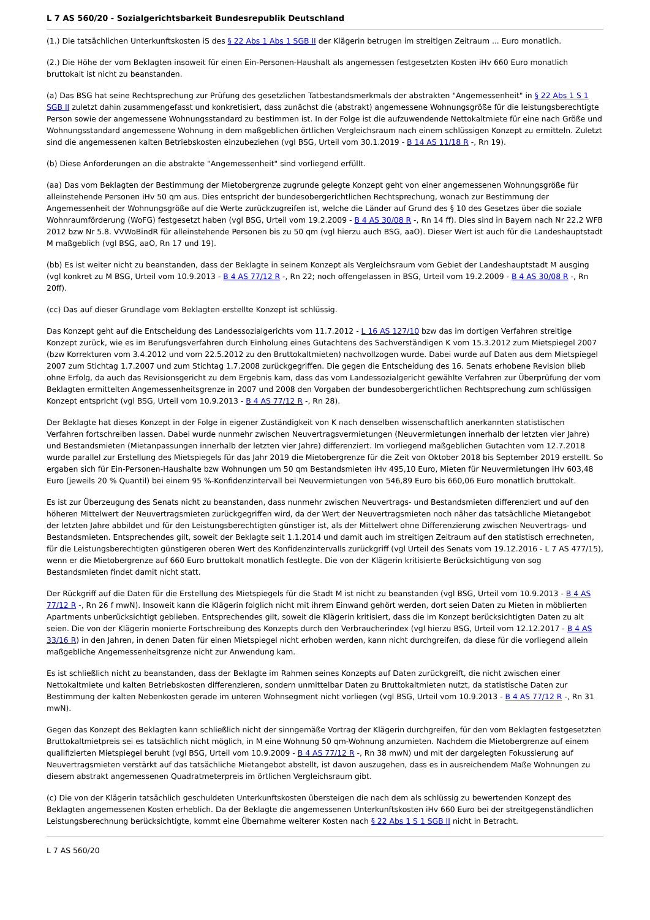L 7 AS 560/20 - Sozialgerichtsbarkeit Bundesrepublik Deutschland
(1.) Die tatsächlichen Unterkunftskosten iS des § 22 Abs 1 Abs 1 SGB II der Klägerin betrugen im streitigen Zeitraum ... Euro monatlich.
(2.) Die Höhe der vom Beklagten insoweit für einen Ein-Personen-Haushalt als angemessen festgesetzten Kosten iHv 660 Euro monatlich bruttokalt ist nicht zu beanstanden.
(a) Das BSG hat seine Rechtsprechung zur Prüfung des gesetzlichen Tatbestandsmerkmals der abstrakten "Angemessenheit" in § 22 Abs 1 S 1 SGB II zuletzt dahin zusammengefasst und konkretisiert, dass zunächst die (abstrakt) angemessene Wohnungsgröße für die leistungsberechtigte Person sowie der angemessene Wohnungsstandard zu bestimmen ist. In der Folge ist die aufzuwendende Nettokaltmiete für eine nach Größe und Wohnungsstandard angemessene Wohnung in dem maßgeblichen örtlichen Vergleichsraum nach einem schlüssigen Konzept zu ermitteln. Zuletzt sind die angemessenen kalten Betriebskosten einzubeziehen (vgl BSG, Urteil vom 30.1.2019 - B 14 AS 11/18 R -, Rn 19).
(b) Diese Anforderungen an die abstrakte "Angemessenheit" sind vorliegend erfüllt.
(aa) Das vom Beklagten der Bestimmung der Mietobergrenze zugrunde gelegte Konzept geht von einer angemessenen Wohnungsgröße für alleinstehende Personen iHv 50 qm aus. Dies entspricht der bundesobergerichtlichen Rechtsprechung, wonach zur Bestimmung der Angemessenheit der Wohnungsgröße auf die Werte zurückzugreifen ist, welche die Länder auf Grund des § 10 des Gesetzes über die soziale Wohnraumförderung (WoFG) festgesetzt haben (vgl BSG, Urteil vom 19.2.2009 - B 4 AS 30/08 R -, Rn 14 ff). Dies sind in Bayern nach Nr 22.2 WFB 2012 bzw Nr 5.8. VVWoBindR für alleinstehende Personen bis zu 50 qm (vgl hierzu auch BSG, aaO). Dieser Wert ist auch für die Landeshauptstadt M maßgeblich (vgl BSG, aaO, Rn 17 und 19).
(bb) Es ist weiter nicht zu beanstanden, dass der Beklagte in seinem Konzept als Vergleichsraum vom Gebiet der Landeshauptstadt M ausging (vgl konkret zu M BSG, Urteil vom 10.9.2013 - B 4 AS 77/12 R -, Rn 22; noch offengelassen in BSG, Urteil vom 19.2.2009 - B 4 AS 30/08 R -, Rn 20ff).
(cc) Das auf dieser Grundlage vom Beklagten erstellte Konzept ist schlüssig.
Das Konzept geht auf die Entscheidung des Landessozialgerichts vom 11.7.2012 - L 16 AS 127/10 bzw das im dortigen Verfahren streitige Konzept zurück, wie es im Berufungsverfahren durch Einholung eines Gutachtens des Sachverständigen K vom 15.3.2012 zum Mietspiegel 2007 (bzw Korrekturen vom 3.4.2012 und vom 22.5.2012 zu den Bruttokaltmieten) nachvollzogen wurde. Dabei wurde auf Daten aus dem Mietspiegel 2007 zum Stichtag 1.7.2007 und zum Stichtag 1.7.2008 zurückgegriffen. Die gegen die Entscheidung des 16. Senats erhobene Revision blieb ohne Erfolg, da auch das Revisionsgericht zu dem Ergebnis kam, dass das vom Landessozialgericht gewählte Verfahren zur Überprüfung der vom Beklagten ermittelten Angemessenheitsgrenze in 2007 und 2008 den Vorgaben der bundesobergerichtlichen Rechtsprechung zum schlüssigen Konzept entspricht (vgl BSG, Urteil vom 10.9.2013 - B 4 AS 77/12 R -, Rn 28).
Der Beklagte hat dieses Konzept in der Folge in eigener Zuständigkeit von K nach denselben wissenschaftlich anerkannten statistischen Verfahren fortschreiben lassen. Dabei wurde nunmehr zwischen Neuvertragsvermietungen (Neuvermietungen innerhalb der letzten vier Jahre) und Bestandsmieten (Mietanpassungen innerhalb der letzten vier Jahre) differenziert. Im vorliegend maßgeblichen Gutachten vom 12.7.2018 wurde parallel zur Erstellung des Mietspiegels für das Jahr 2019 die Mietobergrenze für die Zeit von Oktober 2018 bis September 2019 erstellt. So ergaben sich für Ein-Personen-Haushalte bzw Wohnungen um 50 qm Bestandsmieten iHv 495,10 Euro, Mieten für Neuvermietungen iHv 603,48 Euro (jeweils 20 % Quantil) bei einem 95 %-Konfidenzintervall bei Neuvermietungen von 546,89 Euro bis 660,06 Euro monatlich bruttokalt.
Es ist zur Überzeugung des Senats nicht zu beanstanden, dass nunmehr zwischen Neuvertrags- und Bestandsmieten differenziert und auf den höheren Mittelwert der Neuvertragsmieten zurückgegriffen wird, da der Wert der Neuvertragsmieten noch näher das tatsächliche Mietangebot der letzten Jahre abbildet und für den Leistungsberechtigten günstiger ist, als der Mittelwert ohne Differenzierung zwischen Neuvertrags- und Bestandsmieten. Entsprechendes gilt, soweit der Beklagte seit 1.1.2014 und damit auch im streitigen Zeitraum auf den statistisch errechneten, für die Leistungsberechtigten günstigeren oberen Wert des Konfidenzintervalls zurückgriff (vgl Urteil des Senats vom 19.12.2016 - L 7 AS 477/15), wenn er die Mietobergrenze auf 660 Euro bruttokalt monatlich festlegte. Die von der Klägerin kritisierte Berücksichtigung von sog Bestandsmieten findet damit nicht statt.
Der Rückgriff auf die Daten für die Erstellung des Mietspiegels für die Stadt M ist nicht zu beanstanden (vgl BSG, Urteil vom 10.9.2013 - B 4 AS 77/12 R -, Rn 26 f mwN). Insoweit kann die Klägerin folglich nicht mit ihrem Einwand gehört werden, dort seien Daten zu Mieten in möblierten Apartments unberücksichtigt geblieben. Entsprechendes gilt, soweit die Klägerin kritisiert, dass die im Konzept berücksichtigten Daten zu alt seien. Die von der Klägerin monierte Fortschreibung des Konzepts durch den Verbraucherindex (vgl hierzu BSG, Urteil vom 12.12.2017 - B 4 AS 33/16 R) in den Jahren, in denen Daten für einen Mietspiegel nicht erhoben werden, kann nicht durchgreifen, da diese für die vorliegend allein maßgebliche Angemessenheitsgrenze nicht zur Anwendung kam.
Es ist schließlich nicht zu beanstanden, dass der Beklagte im Rahmen seines Konzepts auf Daten zurückgreift, die nicht zwischen einer Nettokaltmiete und kalten Betriebskosten differenzieren, sondern unmittelbar Daten zu Bruttokaltmieten nutzt, da statistische Daten zur Bestimmung der kalten Nebenkosten gerade im unteren Wohnsegment nicht vorliegen (vgl BSG, Urteil vom 10.9.2013 - B 4 AS 77/12 R -, Rn 31 mwN).
Gegen das Konzept des Beklagten kann schließlich nicht der sinngemäße Vortrag der Klägerin durchgreifen, für den vom Beklagten festgesetzten Bruttokaltmietpreis sei es tatsächlich nicht möglich, in M eine Wohnung 50 qm-Wohnung anzumieten. Nachdem die Mietobergrenze auf einem qualifizierten Mietspiegel beruht (vgl BSG, Urteil vom 10.9.2009 - B 4 AS 77/12 R -, Rn 38 mwN) und mit der dargelegten Fokussierung auf Neuvertragsmieten verstärkt auf das tatsächliche Mietangebot abstellt, ist davon auszugehen, dass es in ausreichendem Maße Wohnungen zu diesem abstrakt angemessenen Quadratmeterpreis im örtlichen Vergleichsraum gibt.
(c) Die von der Klägerin tatsächlich geschuldeten Unterkunftskosten übersteigen die nach dem als schlüssig zu bewertenden Konzept des Beklagten angemessenen Kosten erheblich. Da der Beklagte die angemessenen Unterkunftskosten iHv 660 Euro bei der streitgegenständlichen Leistungsberechnung berücksichtigte, kommt eine Übernahme weiterer Kosten nach § 22 Abs 1 S 1 SGB II nicht in Betracht.
L 7 AS 560/20